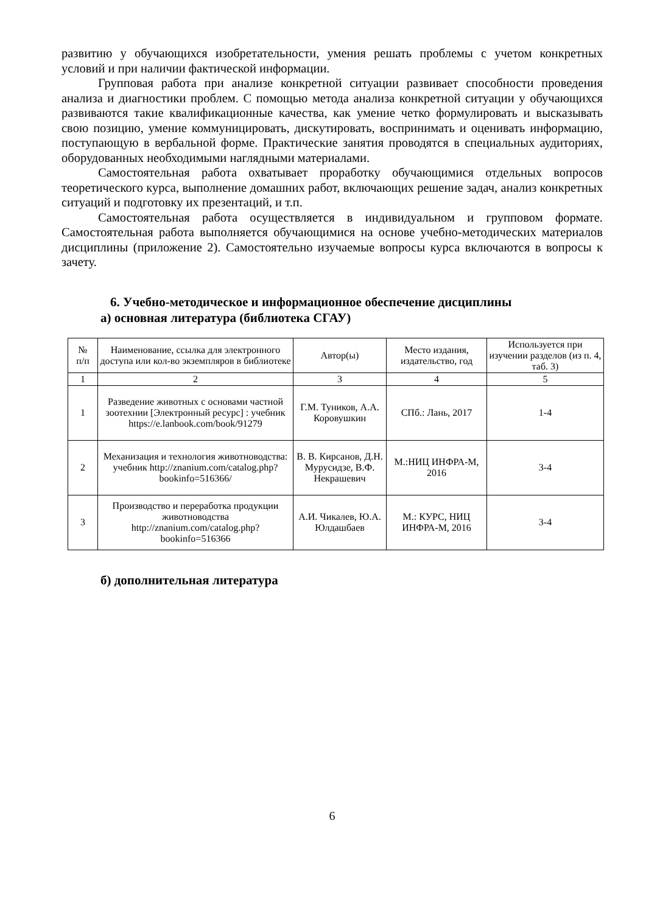развитию у обучающихся изобретательности, умения решать проблемы с учетом конкретных условий и при наличии фактической информации.
Групповая работа при анализе конкретной ситуации развивает способности проведения анализа и диагностики проблем. С помощью метода анализа конкретной ситуации у обучающихся развиваются такие квалификационные качества, как умение четко формулировать и высказывать свою позицию, умение коммуницировать, дискутировать, воспринимать и оценивать информацию, поступающую в вербальной форме. Практические занятия проводятся в специальных аудиториях, оборудованных необходимыми наглядными материалами.
Самостоятельная работа охватывает проработку обучающимися отдельных вопросов теоретического курса, выполнение домашних работ, включающих решение задач, анализ конкретных ситуаций и подготовку их презентаций, и т.п.
Самостоятельная работа осуществляется в индивидуальном и групповом формате. Самостоятельная работа выполняется обучающимися на основе учебно-методических материалов дисциплины (приложение 2). Самостоятельно изучаемые вопросы курса включаются в вопросы к зачету.
6. Учебно-методическое и информационное обеспечение дисциплины
а) основная литература (библиотека СГАУ)
| № п/п | Наименование, ссылка для электронного доступа или кол-во экземпляров в библиотеке | Автор(ы) | Место издания, издательство, год | Используется при изучении разделов (из п. 4, таб. 3) |
| --- | --- | --- | --- | --- |
| 1 | 2 | 3 | 4 | 5 |
| 1 | Разведение животных с основами частной зоотехнии [Электронный ресурс] : учебник https://e.lanbook.com/book/91279 | Г.М. Туников, А.А. Коровушкин | СПб.: Лань, 2017 | 1-4 |
| 2 | Механизация и технология животноводства: учебник http://znanium.com/catalog.php?bookinfo=516366/ | В. В. Кирсанов, Д.Н. Мурусидзе, В.Ф. Некрашевич | М.:НИЦ ИНФРА-М, 2016 | 3-4 |
| 3 | Производство и переработка продукции животноводства http://znanium.com/catalog.php?bookinfo=516366 | А.И. Чикалев, Ю.А. Юлдашбаев | М.: КУРС, НИЦ ИНФРА-М, 2016 | 3-4 |
б) дополнительная литература
6